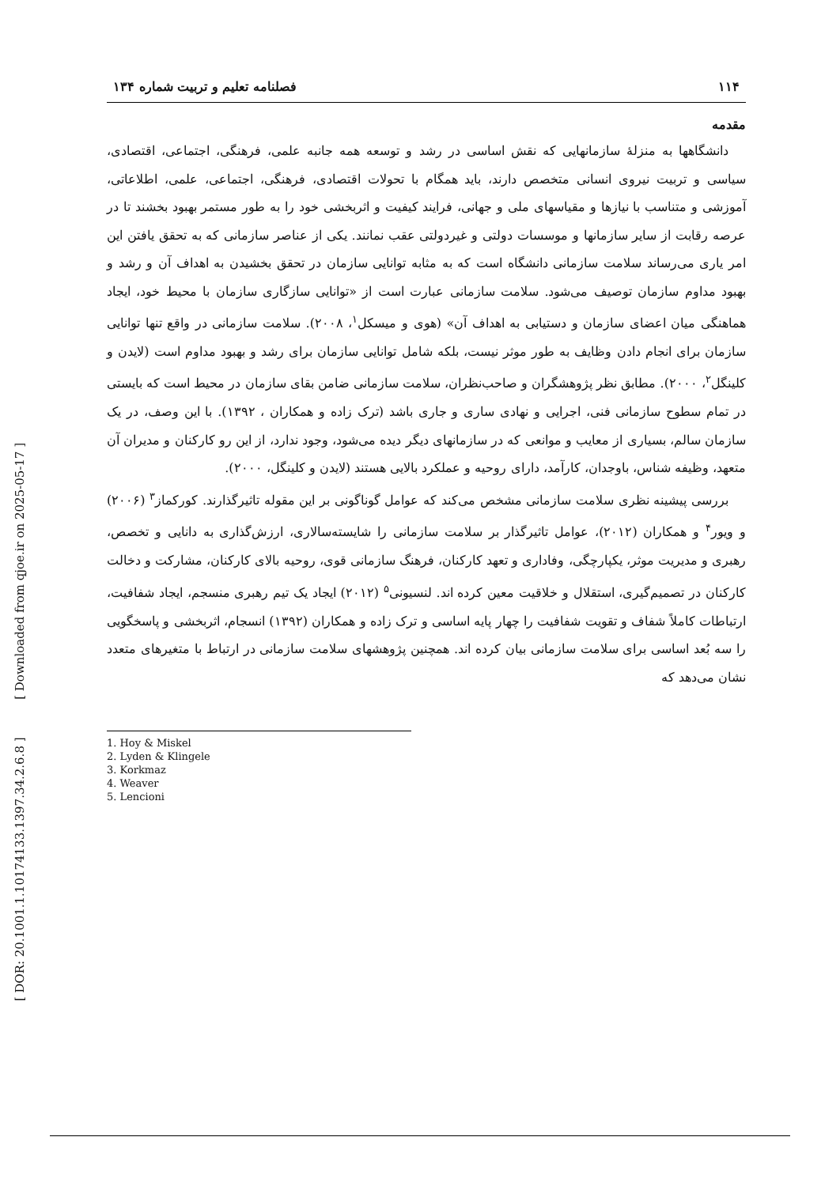[ DOR: 20.1001.1.10174133.1397.34.2.6.8 ] [ Downloaded from qjoe.ir on 2025-05-17 ]
۱۱۴ فصلنامه تعلیم و تربیت شماره ۱۳۴
مقدمه
دانشگاهها به منزلهٔ سازمانهایی که نقش اساسی در رشد و توسعه همه جانبه علمی، فرهنگی، اجتماعی، اقتصادی، سیاسی و تربیت نیروی انسانی متخصص دارند، باید همگام با تحولات اقتصادی، فرهنگی، اجتماعی، علمی، اطلاعاتی، آموزشی و متناسب با نیازها و مقیاسهای ملی و جهانی، فرایند کیفیت و اثربخشی خود را به طور مستمر بهبود بخشند تا در عرصه رقابت از سایر سازمانها و موسسات دولتی و غیردولتی عقب نمانند. یکی از عناصر سازمانی که به تحقق یافتن این امر یاری می‌رساند سلامت سازمانی دانشگاه است که به مثابه توانایی سازمان در تحقق بخشیدن به اهداف آن و رشد و بهبود مداوم سازمان توصیف می‌شود. سلامت سازمانی عبارت است از «توانایی سازگاری سازمان با محیط خود، ایجاد هماهنگی میان اعضای سازمان و دستیابی به اهداف آن» (هوی و میسکل<sup>۱</sup>، ۲۰۰۸). سلامت سازمانی در واقع تنها توانایی سازمان برای انجام دادن وظایف به طور موثر نیست، بلکه شامل توانایی سازمان برای رشد و بهبود مداوم است (لایدن و کلینگل<sup>۲</sup>، ۲۰۰۰). مطابق نظر پژوهشگران و صاحب‌نظران، سلامت سازمانی ضامن بقای سازمان در محیط است که بایستی در تمام سطوح سازمانی فنی، اجرایی و نهادی ساری و جاری باشد (ترک زاده و همکاران ، ۱۳۹۲). با این وصف، در یک سازمان سالم، بسیاری از معایب و موانعی که در سازمانهای دیگر دیده می‌شود، وجود ندارد، از این رو کارکنان و مدیران آن متعهد، وظیفه شناس، باوجدان، کارآمد، دارای روحیه و عملکرد بالایی هستند (لایدن و کلینگل، ۲۰۰۰).
بررسی پیشینه نظری سلامت سازمانی مشخص می‌کند که عوامل گوناگونی بر این مقوله تاثیرگذارند. کورکماز<sup>۳</sup> (۲۰۰۶) و ویور<sup>۴</sup> و همکاران (۲۰۱۲)، عوامل تاثیرگذار بر سلامت سازمانی را شایسته‌سالاری، ارزش‌گذاری به دانایی و تخصص، رهبری و مدیریت موثر، یکپارچگی، وفاداری و تعهد کارکنان، فرهنگ سازمانی قوی، روحیه بالای کارکنان، مشارکت و دخالت کارکنان در تصمیم‌گیری، استقلال و خلاقیت معین کرده اند. لنسیونی<sup>۵</sup> (۲۰۱۲) ایجاد یک تیم رهبری منسجم، ایجاد شفافیت، ارتباطات کاملاً شفاف و تقویت شفافیت را چهار پایه اساسی و ترک زاده و همکاران (۱۳۹۲) انسجام، اثربخشی و پاسخگویی را سه بُعد اساسی برای سلامت سازمانی بیان کرده اند. همچنین پژوهشهای سلامت سازمانی در ارتباط با متغیرهای متعدد نشان می‌دهد که
1. Hoy & Miskel
2. Lyden & Klingele
3. Korkmaz
4. Weaver
5. Lencioni